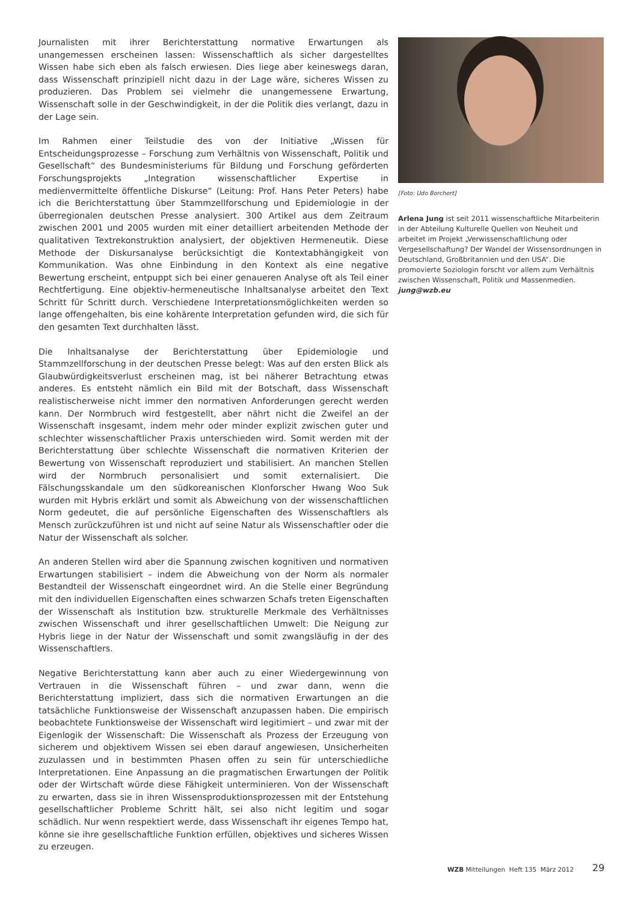Journalisten mit ihrer Berichterstattung normative Erwartungen als unangemessen erscheinen lassen: Wissenschaftlich als sicher dargestelltes Wissen habe sich eben als falsch erwiesen. Dies liege aber keineswegs daran, dass Wissenschaft prinzipiell nicht dazu in der Lage wäre, sicheres Wissen zu produzieren. Das Problem sei vielmehr die unangemessene Erwartung, Wissenschaft solle in der Geschwindigkeit, in der die Politik dies verlangt, dazu in der Lage sein.
Im Rahmen einer Teilstudie des von der Initiative „Wissen für Entscheidungsprozesse – Forschung zum Verhältnis von Wissenschaft, Politik und Gesellschaft“ des Bundesministeriums für Bildung und Forschung geförderten Forschungsprojekts „Integration wissenschaftlicher Expertise in medienvermittelte öffentliche Diskurse“ (Leitung: Prof. Hans Peter Peters) habe ich die Berichterstattung über Stammzellforschung und Epidemiologie in der überregionalen deutschen Presse analysiert. 300 Artikel aus dem Zeitraum zwischen 2001 und 2005 wurden mit einer detailliert arbeitenden Methode der qualitativen Textrekonstruktion analysiert, der objektiven Hermeneutik. Diese Methode der Diskursanalyse berücksichtigt die Kontextabhängigkeit von Kommunikation. Was ohne Einbindung in den Kontext als eine negative Bewertung erscheint, entpuppt sich bei einer genaueren Analyse oft als Teil einer Rechtfertigung. Eine objektiv-hermeneutische Inhaltsanalyse arbeitet den Text Schritt für Schritt durch. Verschiedene Interpretationsmöglichkeiten werden so lange offengehalten, bis eine kohärente Interpretation gefunden wird, die sich für den gesamten Text durchhalten lässt.
Die Inhaltsanalyse der Berichterstattung über Epidemiologie und Stammzellforschung in der deutschen Presse belegt: Was auf den ersten Blick als Glaubwürdigkeitsverlust erscheinen mag, ist bei näherer Betrachtung etwas anderes. Es entsteht nämlich ein Bild mit der Botschaft, dass Wissenschaft realistischerweise nicht immer den normativen Anforderungen gerecht werden kann. Der Normbruch wird festgestellt, aber nährt nicht die Zweifel an der Wissenschaft insgesamt, indem mehr oder minder explizit zwischen guter und schlechter wissenschaftlicher Praxis unterschieden wird. Somit werden mit der Berichterstattung über schlechte Wissenschaft die normativen Kriterien der Bewertung von Wissenschaft reproduziert und stabilisiert. An manchen Stellen wird der Normbruch personalisiert und somit externalisiert. Die Fälschungsskandale um den südkoreanischen Klonforscher Hwang Woo Suk wurden mit Hybris erklärt und somit als Abweichung von der wissenschaftlichen Norm gedeutet, die auf persönliche Eigenschaften des Wissenschaftlers als Mensch zurückzuführen ist und nicht auf seine Natur als Wissenschaftler oder die Natur der Wissenschaft als solcher.
An anderen Stellen wird aber die Spannung zwischen kognitiven und normativen Erwartungen stabilisiert – indem die Abweichung von der Norm als normaler Bestandteil der Wissenschaft eingeordnet wird. An die Stelle einer Begründung mit den individuellen Eigenschaften eines schwarzen Schafs treten Eigenschaften der Wissenschaft als Institution bzw. strukturelle Merkmale des Verhältnisses zwischen Wissenschaft und ihrer gesellschaftlichen Umwelt: Die Neigung zur Hybris liege in der Natur der Wissenschaft und somit zwangsläufig in der des Wissenschaftlers.
Negative Berichterstattung kann aber auch zu einer Wiedergewinnung von Vertrauen in die Wissenschaft führen – und zwar dann, wenn die Berichterstattung impliziert, dass sich die normativen Erwartungen an die tatsächliche Funktionsweise der Wissenschaft anzupassen haben. Die empirisch beobachtete Funktionsweise der Wissenschaft wird legitimiert – und zwar mit der Eigenlogik der Wissenschaft: Die Wissenschaft als Prozess der Erzeugung von sicherem und objektivem Wissen sei eben darauf angewiesen, Unsicherheiten zuzulassen und in bestimmten Phasen offen zu sein für unterschiedliche Interpretationen. Eine Anpassung an die pragmatischen Erwartungen der Politik oder der Wirtschaft würde diese Fähigkeit unterminieren. Von der Wissenschaft zu erwarten, dass sie in ihren Wissensproduktionsprozessen mit der Entstehung gesellschaftlicher Probleme Schritt hält, sei also nicht legitim und sogar schädlich. Nur wenn respektiert werde, dass Wissenschaft ihr eigenes Tempo hat, könne sie ihre gesellschaftliche Funktion erfüllen, objektives und sicheres Wissen zu erzeugen.
[Foto: Udo Borchert]
Arlena Jung ist seit 2011 wissenschaftliche Mitarbeiterin in der Abteilung Kulturelle Quellen von Neuheit und arbeitet im Projekt „Verwissenschaftlichung oder Vergesellschaftung? Der Wandel der Wissensordnungen in Deutschland, Großbritannien und den USA“. Die promovierte Soziologin forscht vor allem zum Verhältnis zwischen Wissenschaft, Politik und Massenmedien.
jung@wzb.eu
WZB Mitteilungen Heft 135 März 2012
29